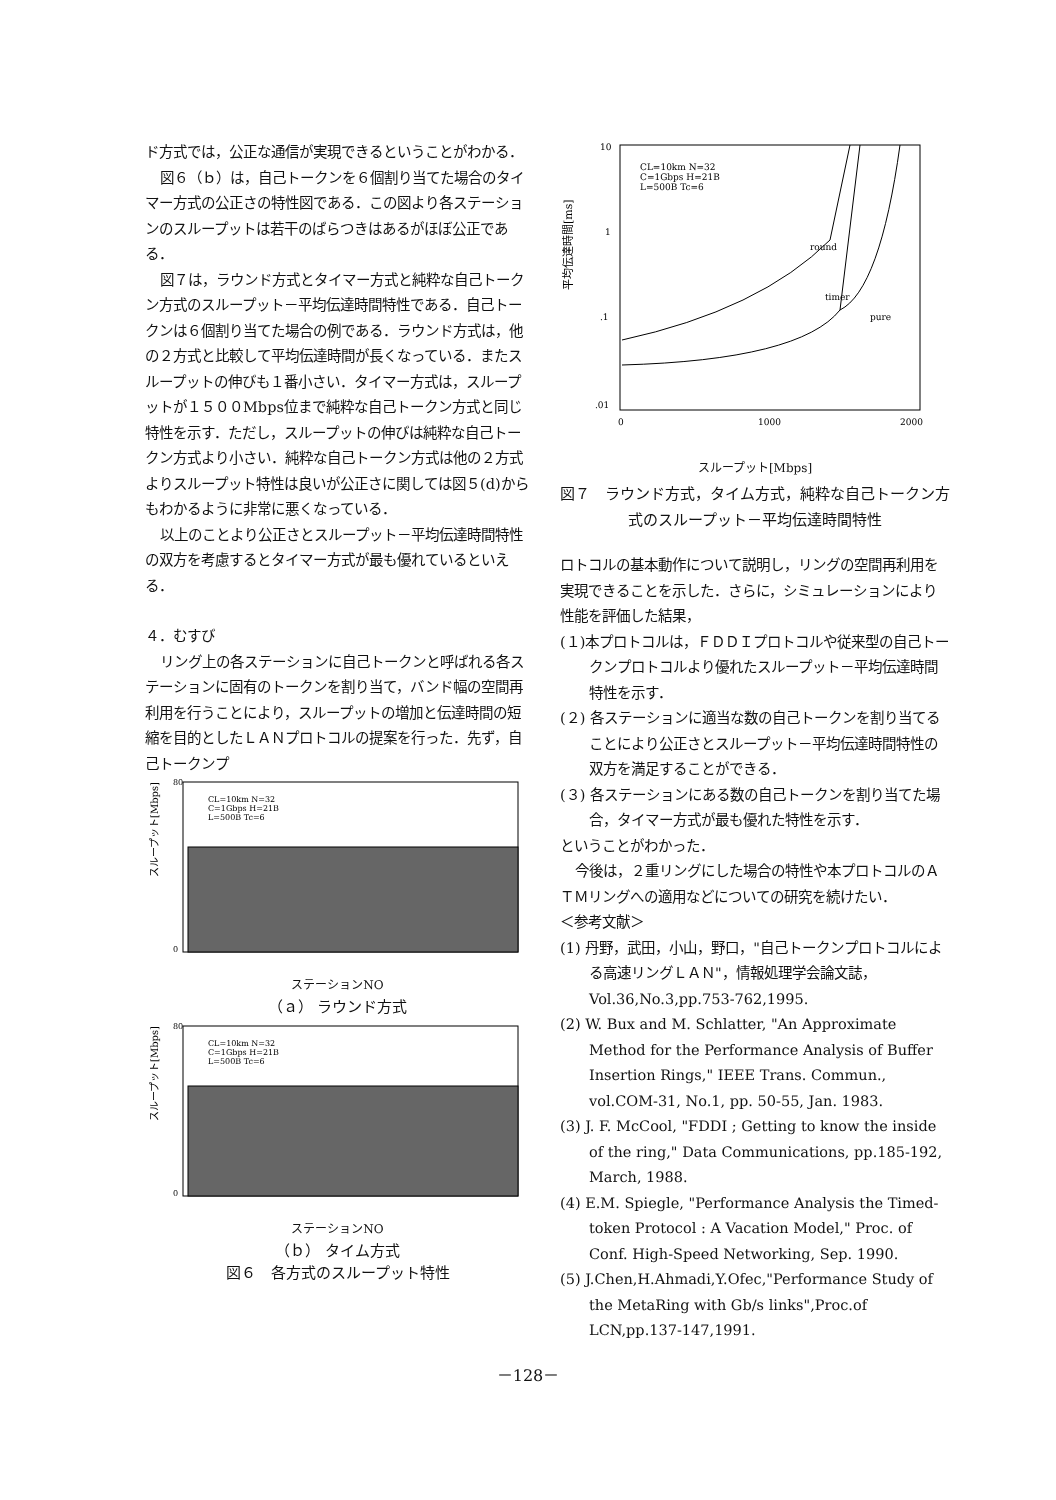ド方式では，公正な通信が実現できるということがわかる．
図６（ｂ）は，自己トークンを６個割り当てた場合のタイマー方式の公正さの特性図である．この図より各ステーションのスループットは若干のばらつきはあるがほぼ公正である．
図７は，ラウンド方式とタイマー方式と純粋な自己トークン方式のスループット－平均伝達時間特性である．自己トークンは６個割り当てた場合の例である．ラウンド方式は，他の２方式と比較して平均伝達時間が長くなっている．またスループットの伸びも１番小さい．タイマー方式は，スループットが１５００Mbps位まで純粋な自己トークン方式と同じ特性を示す．ただし，スループットの伸びは純粋な自己トークン方式より小さい．純粋な自己トークン方式は他の２方式よりスループット特性は良いが公正さに関しては図５(d)からもわかるように非常に悪くなっている．
以上のことより公正さとスループット－平均伝達時間特性の双方を考慮するとタイマー方式が最も優れているといえる．
４．むすび
リング上の各ステーションに自己トークンと呼ばれる各ステーションに固有のトークンを割り当て，バンド幅の空間再利用を行うことにより，スループットの増加と伝達時間の短縮を目的としたＬＡＮプロトコルの提案を行った．先ず，自己トークンプ
スループット[Mbps]
CL=10km N=32
C=1Gbps H=21B
L=500B Tc=6
80
0
ステーションNO
（ａ） ラウンド方式
スループット[Mbps]
CL=10km N=32
C=1Gbps H=21B
L=500B Tc=6
80
0
ステーションNO
（ｂ） タイム方式
図６　各方式のスループット特性
平均伝達時間[ms]
10
1
.1
.01
0
1000
2000
CL=10km N=32
C=1Gbps H=21B
L=500B Tc=6
round
timer
pure
スループット[Mbps]
図７　ラウンド方式，タイム方式，純粋な自己トークン方式のスループット－平均伝達時間特性
ロトコルの基本動作について説明し，リングの空間再利用を実現できることを示した．さらに，シミュレーションにより性能を評価した結果，
(１)本プロトコルは，ＦＤＤＩプロトコルや従来型の自己トークンプロトコルより優れたスループット－平均伝達時間特性を示す．
(２) 各ステーションに適当な数の自己トークンを割り当てることにより公正さとスループット－平均伝達時間特性の双方を満足することができる．
(３) 各ステーションにある数の自己トークンを割り当てた場合，タイマー方式が最も優れた特性を示す．
ということがわかった．
今後は，２重リングにした場合の特性や本プロトコルのＡＴＭリングへの適用などについての研究を続けたい．
＜参考文献＞
(1) 丹野，武田，小山，野口，"自己トークンプロトコルによる高速リングＬＡＮ"，情報処理学会論文誌，Vol.36,No.3,pp.753-762,1995.
(2) W. Bux and M. Schlatter, "An Approximate Method for the Performance Analysis of Buffer Insertion Rings," IEEE Trans. Commun., vol.COM-31, No.1, pp. 50-55, Jan. 1983.
(3) J. F. McCool, "FDDI ; Getting to know the inside of the ring," Data Communications, pp.185-192, March, 1988.
(4) E.M. Spiegle, "Performance Analysis the Timed-token Protocol : A Vacation Model," Proc. of Conf. High-Speed Networking, Sep. 1990.
(5) J.Chen,H.Ahmadi,Y.Ofec,"Performance Study of the MetaRing with Gb/s links",Proc.of LCN,pp.137-147,1991.
－128－